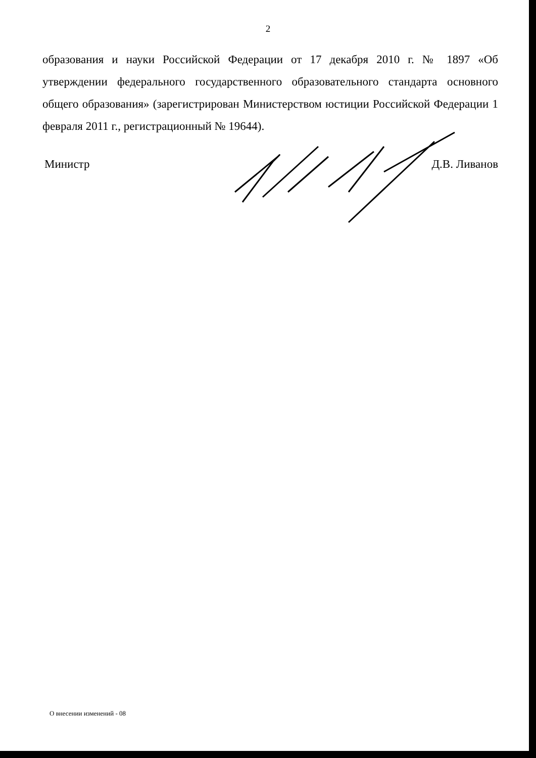2
образования и науки Российской Федерации от 17 декабря 2010 г. № 1897 «Об утверждении федерального государственного образовательного стандарта основного общего образования» (зарегистрирован Министерством юстиции Российской Федерации 1 февраля 2011 г., регистрационный № 19644).
Министр Д.В. Ливанов
О внесении изменений - 08